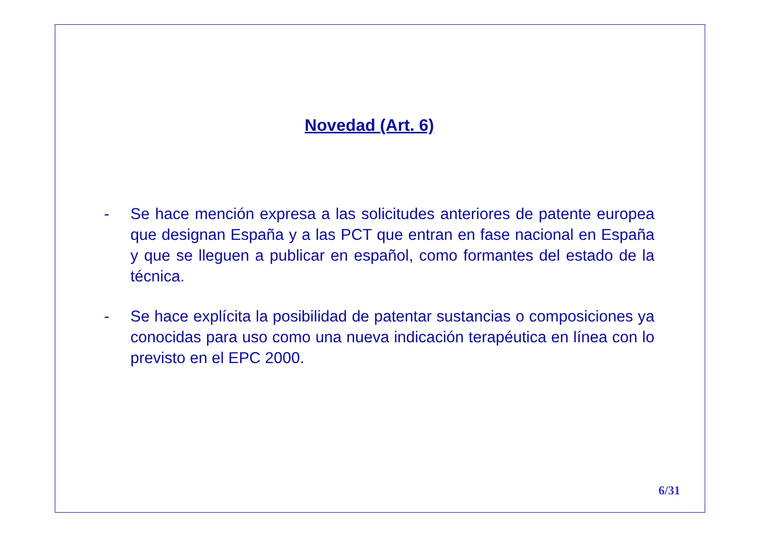Novedad (Art. 6)
- Se hace mención expresa a las solicitudes anteriores de patente europea que designan España y a las PCT que entran en fase nacional en España y que se lleguen a publicar en español, como formantes del estado de la técnica.
- Se hace explícita la posibilidad de patentar sustancias o composiciones ya conocidas para uso como una nueva indicación terapéutica en línea con lo previsto en el EPC 2000.
6/31